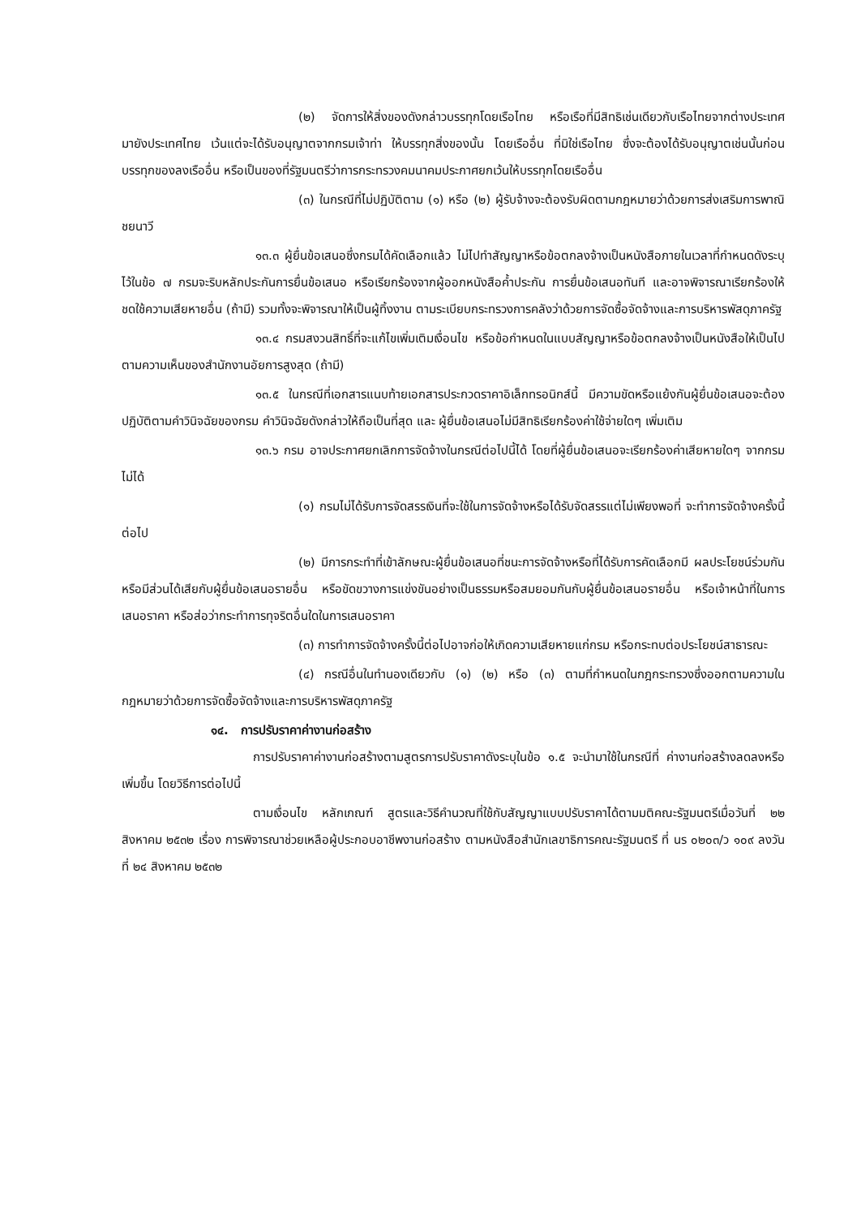(๒) จัดการให้สิ่งของดังกล่าวบรรทุกโดยเรือไทย หรือเรือที่มีสิทธิเช่นเดียวกับเรือไทยจากต่างประเทศมายังประเทศไทย เว้นแต่จะได้รับอนุญาตจากกรมเจ้าท่า ให้บรรทุกสิ่งของนั้น โดยเรืออื่น ที่มิใช่เรือไทย ซึ่งจะต้องได้รับอนุญาตเช่นนั้นก่อนบรรทุกของลงเรืออื่น หรือเป็นของที่รัฐมนตรีว่าการกระทรวงคมนาคมประกาศยกเว้นให้บรรทุกโดยเรืออื่น
(๓) ในกรณีที่ไม่ปฏิบัติตาม (๑) หรือ (๒) ผู้รับจ้างจะต้องรับผิดตามกฎหมายว่าด้วยการส่งเสริมการพาณิชยนาวี
๑๓.๓ ผู้ยื่นข้อเสนอซึ่งกรมได้คัดเลือกแล้ว ไม่ไปทำสัญญาหรือข้อตกลงจ้างเป็นหนังสือภายในเวลาที่กำหนดดังระบุไว้ในข้อ ๗ กรมจะริบหลักประกันการยื่นข้อเสนอ หรือเรียกร้องจากผู้ออกหนังสือค้ำประกัน การยื่นข้อเสนอทันที และอาจพิจารณาเรียกร้องให้ชดใช้ความเสียหายอื่น (ถ้ามี) รวมทั้งจะพิจารณาให้เป็นผู้ทิ้งงาน ตามระเบียบกระทรวงการคลังว่าด้วยการจัดซื้อจัดจ้างและการบริหารพัสดุภาครัฐ
๑๓.๔ กรมสงวนสิทธิ์ที่จะแก้ไขเพิ่มเติมเงื่อนไข หรือข้อกำหนดในแบบสัญญาหรือข้อตกลงจ้างเป็นหนังสือให้เป็นไปตามความเห็นของสำนักงานอัยการสูงสุด (ถ้ามี)
๑๓.๕ ในกรณีที่เอกสารแนบท้ายเอกสารประกวดราคาอิเล็กทรอนิกส์นี้ มีความขัดหรือแย้งกันผู้ยื่นข้อเสนอจะต้องปฏิบัติตามคำวินิจฉัยของกรม คำวินิจฉัยดังกล่าวให้ถือเป็นที่สุด และ ผู้ยื่นข้อเสนอไม่มีสิทธิเรียกร้องค่าใช้จ่ายใดๆ เพิ่มเติม
๑๓.๖ กรม อาจประกาศยกเลิกการจัดจ้างในกรณีต่อไปนี้ได้ โดยที่ผู้ยื่นข้อเสนอจะเรียกร้องค่าเสียหายใดๆ จากกรมไม่ได้
(๑) กรมไม่ได้รับการจัดสรรเงินที่จะใช้ในการจัดจ้างหรือได้รับจัดสรรแต่ไม่เพียงพอที่ จะทำการจัดจ้างครั้งนี้ต่อไป
(๒) มีการกระทำที่เข้าลักษณะผู้ยื่นข้อเสนอที่ชนะการจัดจ้างหรือที่ได้รับการคัดเลือกมี ผลประโยชน์ร่วมกัน หรือมีส่วนได้เสียกับผู้ยื่นข้อเสนอรายอื่น หรือขัดขวางการแข่งขันอย่างเป็นธรรมหรือสมยอมกันกับผู้ยื่นข้อเสนอรายอื่น หรือเจ้าหน้าที่ในการเสนอราคา หรือส่อว่ากระทำการทุจริตอื่นใดในการเสนอราคา
(๓) การทำการจัดจ้างครั้งนี้ต่อไปอาจก่อให้เกิดความเสียหายแก่กรม หรือกระทบต่อประโยชน์สาธารณะ
(๔) กรณีอื่นในทำนองเดียวกับ (๑) (๒) หรือ (๓) ตามที่กำหนดในกฎกระทรวงซึ่งออกตามความในกฎหมายว่าด้วยการจัดซื้อจัดจ้างและการบริหารพัสดุภาครัฐ
๑๔. การปรับราคาค่างานก่อสร้าง
การปรับราคาค่างานก่อสร้างตามสูตรการปรับราคาดังระบุในข้อ ๑.๕ จะนำมาใช้ในกรณีที่ ค่างานก่อสร้างลดลงหรือเพิ่มขึ้น โดยวิธีการต่อไปนี้
ตามเงื่อนไข หลักเกณฑ์ สูตรและวิธีคำนวณที่ใช้กับสัญญาแบบปรับราคาได้ตามมติคณะรัฐมนตรีเมื่อวันที่ ๒๒ สิงหาคม ๒๕๓๒ เรื่อง การพิจารณาช่วยเหลือผู้ประกอบอาชีพงานก่อสร้าง ตามหนังสือสำนักเลขาธิการคณะรัฐมนตรี ที่ นร ๐๒๐๓/ว ๑๐๙ ลงวันที่ ๒๔ สิงหาคม ๒๕๓๒